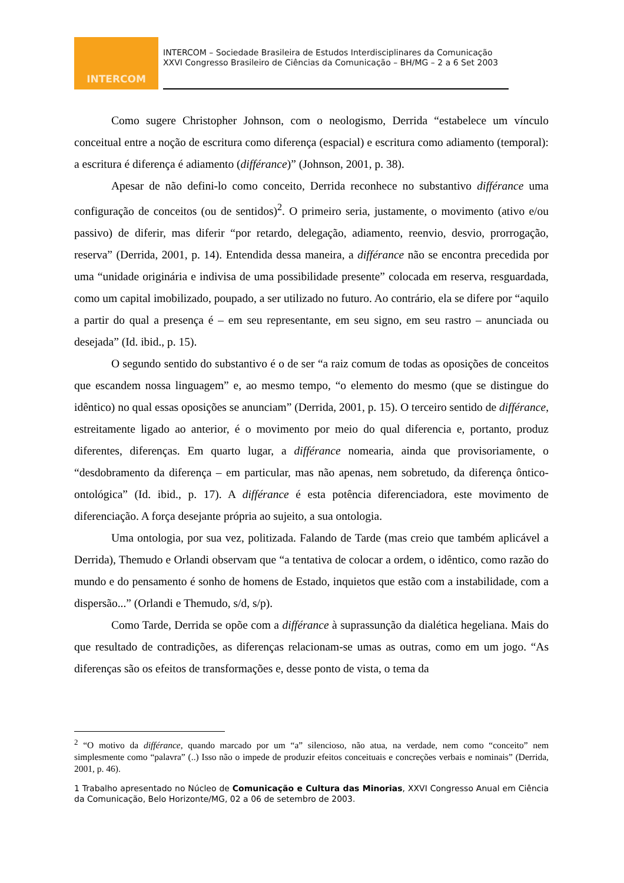INTERCOM
INTERCOM – Sociedade Brasileira de Estudos Interdisciplinares da Comunicação
XXVI Congresso Brasileiro de Ciências da Comunicação – BH/MG – 2 a 6 Set 2003
Como sugere Christopher Johnson, com o neologismo, Derrida “estabelece um vínculo conceitual entre a noção de escritura como diferença (espacial) e escritura como adiamento (temporal): a escritura é diferença é adiamento (différance)” (Johnson, 2001, p. 38).
Apesar de não defini-lo como conceito, Derrida reconhece no substantivo différance uma configuração de conceitos (ou de sentidos)<sup>2</sup>. O primeiro seria, justamente, o movimento (ativo e/ou passivo) de diferir, mas diferir “por retardo, delegação, adiamento, reenvio, desvio, prorrogação, reserva” (Derrida, 2001, p. 14). Entendida dessa maneira, a différance não se encontra precedida por uma “unidade originária e indivisa de uma possibilidade presente” colocada em reserva, resguardada, como um capital imobilizado, poupado, a ser utilizado no futuro. Ao contrário, ela se difere por “aquilo a partir do qual a presença é – em seu representante, em seu signo, em seu rastro – anunciada ou desejada” (Id. ibid., p. 15).
O segundo sentido do substantivo é o de ser “a raiz comum de todas as oposições de conceitos que escandem nossa linguagem” e, ao mesmo tempo, “o elemento do mesmo (que se distingue do idêntico) no qual essas oposições se anunciam” (Derrida, 2001, p. 15). O terceiro sentido de différance, estreitamente ligado ao anterior, é o movimento por meio do qual diferencia e, portanto, produz diferentes, diferenças. Em quarto lugar, a différance nomearia, ainda que provisoriamente, o “desdobramento da diferença – em particular, mas não apenas, nem sobretudo, da diferença ôntico-ontológica” (Id. ibid., p. 17). A différance é esta potência diferenciadora, este movimento de diferenciação. A força desejante própria ao sujeito, a sua ontologia.
Uma ontologia, por sua vez, politizada. Falando de Tarde (mas creio que também aplicável a Derrida), Themudo e Orlandi observam que “a tentativa de colocar a ordem, o idêntico, como razão do mundo e do pensamento é sonho de homens de Estado, inquietos que estão com a instabilidade, com a dispersão...” (Orlandi e Themudo, s/d, s/p).
Como Tarde, Derrida se opõe com a différance à suprassunção da dialética hegeliana. Mais do que resultado de contradições, as diferenças relacionam-se umas as outras, como em um jogo. “As diferenças são os efeitos de transformações e, desse ponto de vista, o tema da
<sup>2</sup> “O motivo da différance, quando marcado por um “a” silencioso, não atua, na verdade, nem como “conceito” nem simplesmente como “palavra” (..) Isso não o impede de produzir efeitos conceituais e concreções verbais e nominais” (Derrida, 2001, p. 46).
1 Trabalho apresentado no Núcleo de Comunicação e Cultura das Minorias, XXVI Congresso Anual em Ciência da Comunicação, Belo Horizonte/MG, 02 a 06 de setembro de 2003.